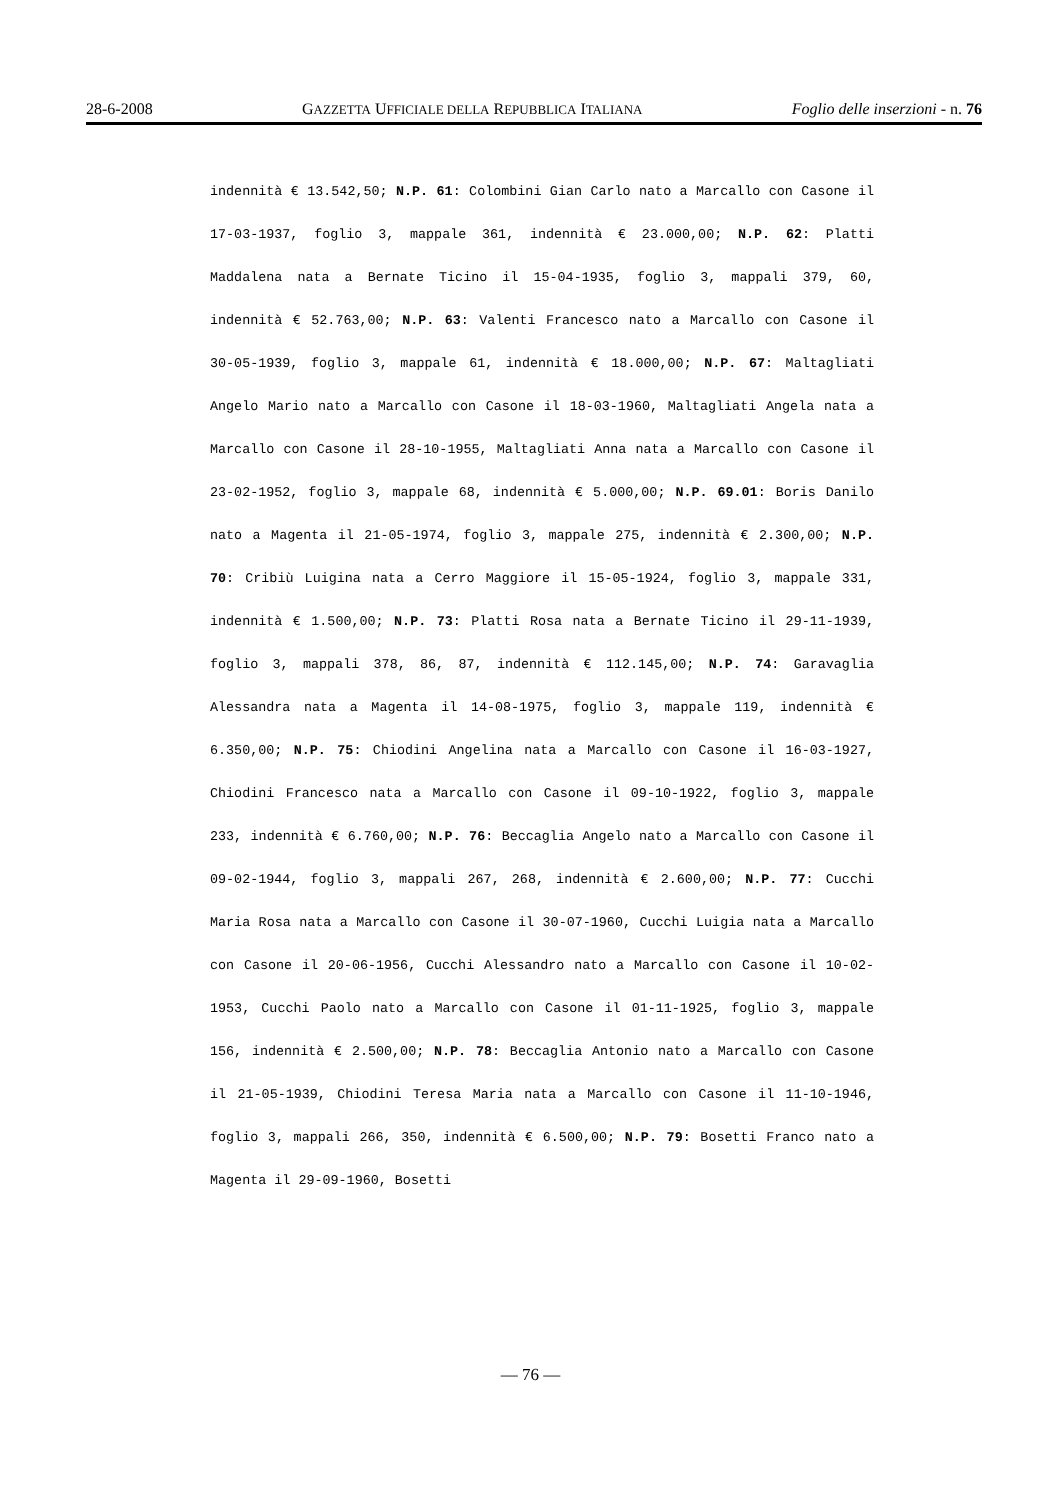28-6-2008 GAZZETTA UFFICIALE DELLA REPUBBLICA ITALIANA Foglio delle inserzioni - n. 76
indennità € 13.542,50; N.P. 61: Colombini Gian Carlo nato a Marcallo con Casone il 17-03-1937, foglio 3, mappale 361, indennità € 23.000,00; N.P. 62: Platti Maddalena nata a Bernate Ticino il 15-04-1935, foglio 3, mappali 379, 60, indennità € 52.763,00; N.P. 63: Valenti Francesco nato a Marcallo con Casone il 30-05-1939, foglio 3, mappale 61, indennità € 18.000,00; N.P. 67: Maltagliati Angelo Mario nato a Marcallo con Casone il 18-03-1960, Maltagliati Angela nata a Marcallo con Casone il 28-10-1955, Maltagliati Anna nata a Marcallo con Casone il 23-02-1952, foglio 3, mappale 68, indennità € 5.000,00; N.P. 69.01: Boris Danilo nato a Magenta il 21-05-1974, foglio 3, mappale 275, indennità € 2.300,00; N.P. 70: Cribiù Luigina nata a Cerro Maggiore il 15-05-1924, foglio 3, mappale 331, indennità € 1.500,00; N.P. 73: Platti Rosa nata a Bernate Ticino il 29-11-1939, foglio 3, mappali 378, 86, 87, indennità € 112.145,00; N.P. 74: Garavaglia Alessandra nata a Magenta il 14-08-1975, foglio 3, mappale 119, indennità € 6.350,00; N.P. 75: Chiodini Angelina nata a Marcallo con Casone il 16-03-1927, Chiodini Francesco nata a Marcallo con Casone il 09-10-1922, foglio 3, mappale 233, indennità € 6.760,00; N.P. 76: Beccaglia Angelo nato a Marcallo con Casone il 09-02-1944, foglio 3, mappali 267, 268, indennità € 2.600,00; N.P. 77: Cucchi Maria Rosa nata a Marcallo con Casone il 30-07-1960, Cucchi Luigia nata a Marcallo con Casone il 20-06-1956, Cucchi Alessandro nato a Marcallo con Casone il 10-02-1953, Cucchi Paolo nato a Marcallo con Casone il 01-11-1925, foglio 3, mappale 156, indennità € 2.500,00; N.P. 78: Beccaglia Antonio nato a Marcallo con Casone il 21-05-1939, Chiodini Teresa Maria nata a Marcallo con Casone il 11-10-1946, foglio 3, mappali 266, 350, indennità € 6.500,00; N.P. 79: Bosetti Franco nato a Magenta il 29-09-1960, Bosetti
— 76 —